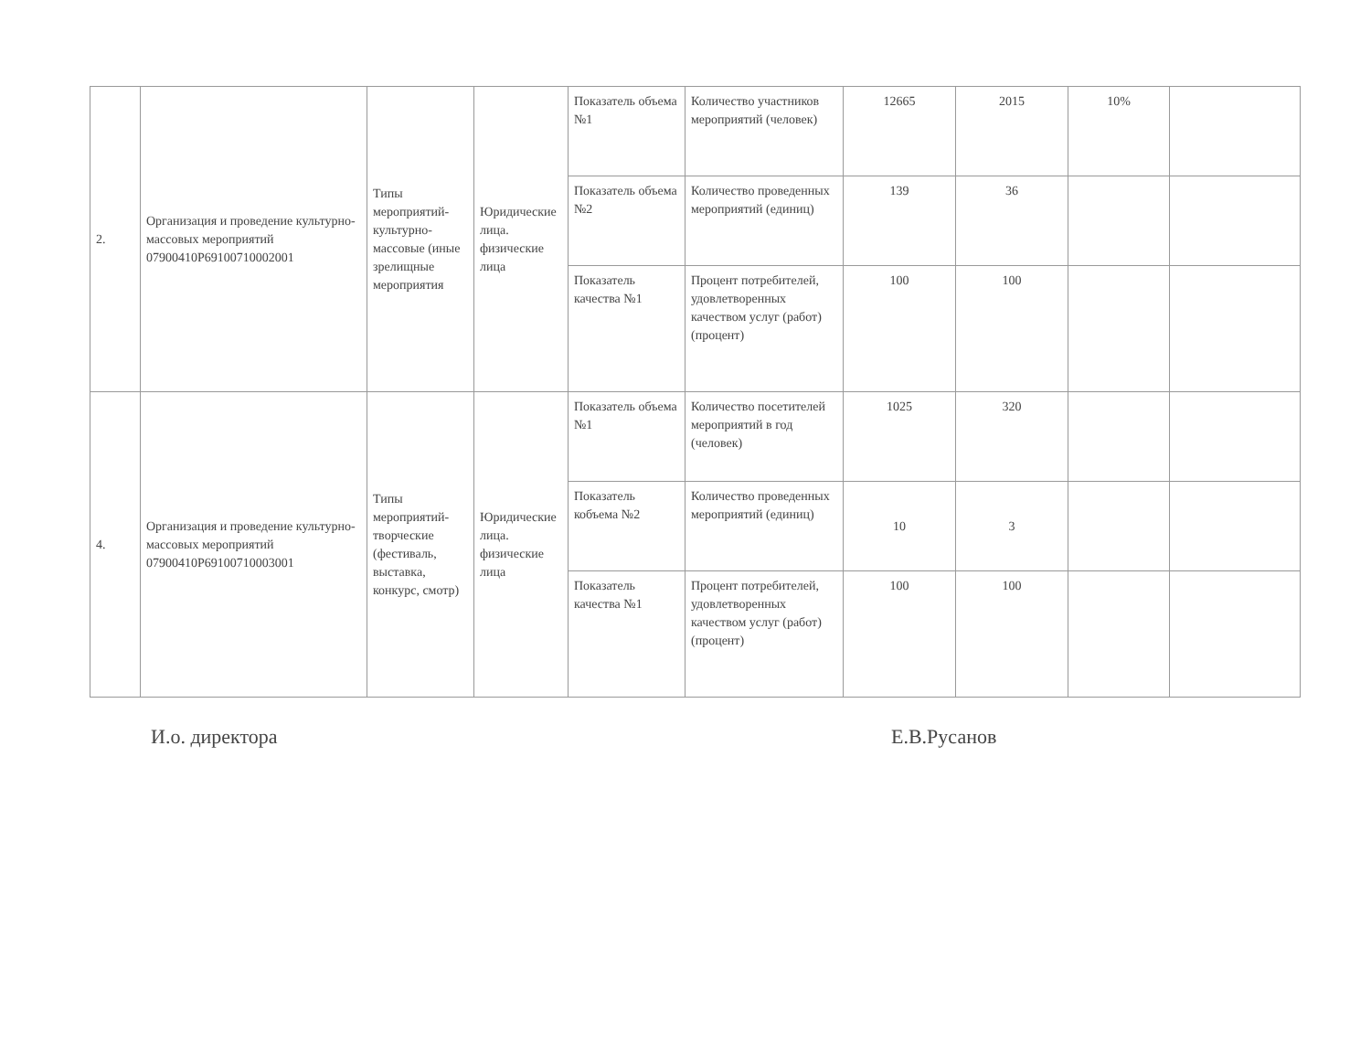| 2. | Организация и проведение культурно-массовых мероприятий 07900410Р69100710002001 | Типы мероприятий-культурно-массовые (иные зрелищные мероприятия | Юридические лица. физические лица | Показатель объема №1 | Количество участников мероприятий (человек) | 12665 | 2015 | 10% | |
| | | | | Показатель объема №2 | Количество проведенных мероприятий (единиц) | 139 | 36 | | |
| | | | | Показатель качества №1 | Процент потребителей, удовлетворенных качеством услуг (работ) (процент) | 100 | 100 | | |
| 4. | Организация и проведение культурно-массовых мероприятий 07900410Р69100710003001 | Типы мероприятий-творческие (фестиваль, выставка, конкурс, смотр) | Юридические лица. физические лица | Показатель объема №1 | Количество посетителей мероприятий в год (человек) | 1025 | 320 | | |
| | | | | Показатель кобъема №2 | Количество проведенных мероприятий (единиц) | 10 | 3 | | |
| | | | | Показатель качества №1 | Процент потребителей, удовлетворенных качеством услуг (работ) (процент) | 100 | 100 | | |
И.о. директора Е.В.Русанов